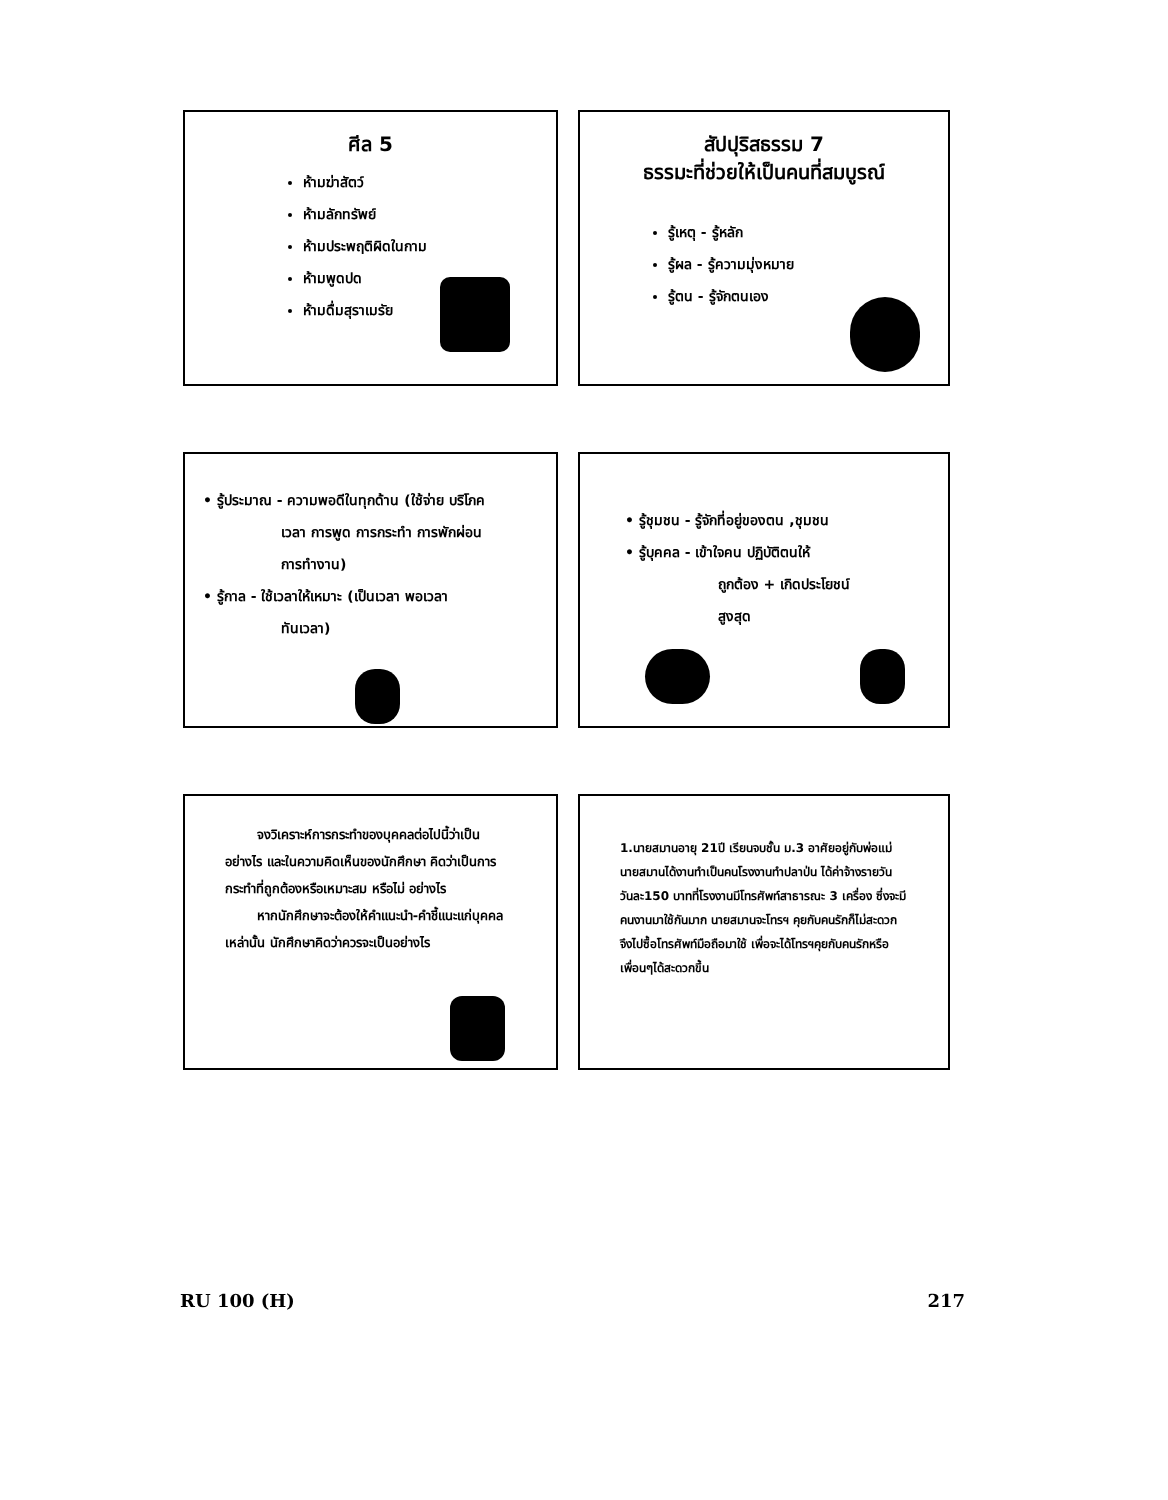ศีล 5
ห้ามฆ่าสัตว์
ห้ามลักทรัพย์
ห้ามประพฤติผิดในกาม
ห้ามพูดปด
ห้ามดื่มสุราเมรัย
สัปปุริสธรรม 7
ธรรมะที่ช่วยให้เป็นคนที่สมบูรณ์
รู้เหตุ - รู้หลัก
รู้ผล - รู้ความมุ่งหมาย
รู้ตน - รู้จักตนเอง
• รู้ประมาณ - ความพอดีในทุกด้าน (ใช้จ่าย บริโภค
เวลา การพูด การกระทำ การพักผ่อน
การทำงาน)
• รู้กาล - ใช้เวลาให้เหมาะ (เป็นเวลา พอเวลา
ทันเวลา)
• รู้ชุมชน - รู้จักที่อยู่ของตน ,ชุมชน
• รู้บุคคล - เข้าใจคน ปฏิบัติตนให้
ถูกต้อง + เกิดประโยชน์
สูงสุด
จงวิเคราะห์การกระทำของบุคคลต่อไปนี้ว่าเป็นอย่างไร และในความคิดเห็นของนักศึกษา คิดว่าเป็นการกระทำที่ถูกต้องหรือเหมาะสม หรือไม่ อย่างไร
หากนักศึกษาจะต้องให้คำแนะนำ-คำชี้แนะแก่บุคคลเหล่านั้น นักศึกษาคิดว่าควรจะเป็นอย่างไร
1.นายสมานอายุ 21ปี เรียนจบชั้น ม.3 อาศัยอยู่กับพ่อแม่ นายสมานได้งานทำเป็นคนโรงงานทำปลาป่น ได้ค่าจ้างรายวัน วันละ150 บาทที่โรงงานมีโทรศัพท์สาธารณะ 3 เครื่อง ซึ่งจะมีคนงานมาใช้กันมาก นายสมานจะโทรฯ คุยกับคนรักก็ไม่สะดวก จึงไปซื้อโทรศัพท์มือถือมาใช้ เพื่อจะได้โทรฯคุยกับคนรักหรือเพื่อนๆได้สะดวกขึ้น
RU 100 (H) 217